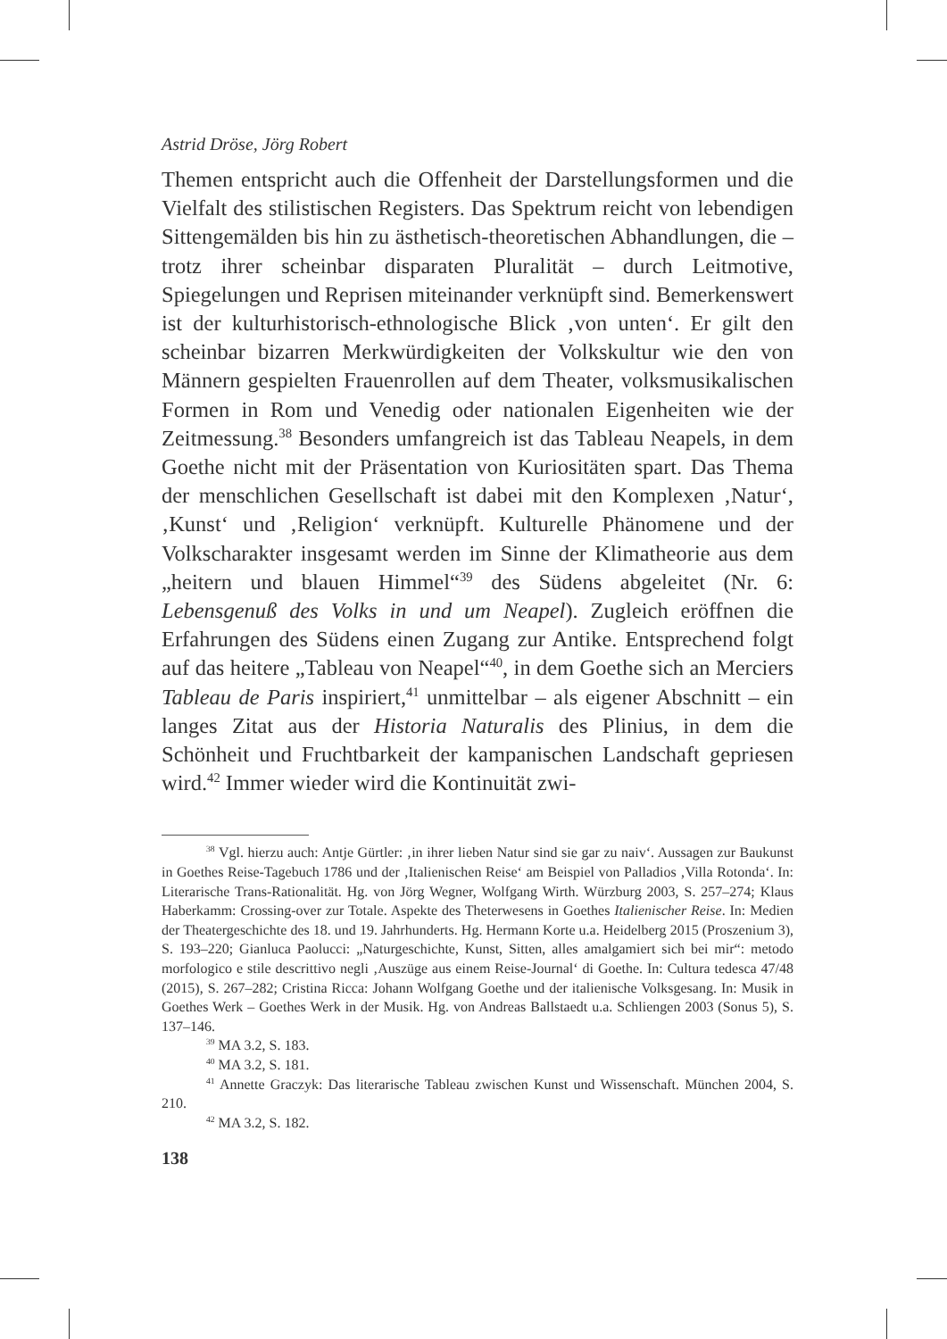Astrid Dröse, Jörg Robert
Themen entspricht auch die Offenheit der Darstellungsformen und die Vielfalt des stilistischen Registers. Das Spektrum reicht von lebendigen Sittengemälden bis hin zu ästhetisch-theoretischen Abhandlungen, die – trotz ihrer scheinbar disparaten Pluralität – durch Leitmotive, Spiegelungen und Reprisen miteinander verknüpft sind. Bemerkenswert ist der kulturhistorisch-ethnologische Blick ‚von unten‘. Er gilt den scheinbar bizarren Merkwürdigkeiten der Volkskultur wie den von Männern gespielten Frauenrollen auf dem Theater, volksmusikalischen Formen in Rom und Venedig oder nationalen Eigenheiten wie der Zeitmessung.<sup>38</sup> Besonders umfangreich ist das Tableau Neapels, in dem Goethe nicht mit der Präsentation von Kuriositäten spart. Das Thema der menschlichen Gesellschaft ist dabei mit den Komplexen ‚Natur‘, ‚Kunst‘ und ‚Religion‘ verknüpft. Kulturelle Phänomene und der Volkscharakter insgesamt werden im Sinne der Klimatheorie aus dem „heitern und blauen Himmel“<sup>39</sup> des Südens abgeleitet (Nr. 6: Lebensgenuß des Volks in und um Neapel). Zugleich eröffnen die Erfahrungen des Südens einen Zugang zur Antike. Entsprechend folgt auf das heitere „Tableau von Neapel“<sup>40</sup>, in dem Goethe sich an Merciers Tableau de Paris inspiriert,<sup>41</sup> unmittelbar – als eigener Abschnitt – ein langes Zitat aus der Historia Naturalis des Plinius, in dem die Schönheit und Fruchtbarkeit der kampanischen Landschaft gepriesen wird.<sup>42</sup> Immer wieder wird die Kontinuität zwi-
<sup>38</sup> Vgl. hierzu auch: Antje Gürtler: ‚in ihrer lieben Natur sind sie gar zu naiv‘. Aussagen zur Baukunst in Goethes Reise-Tagebuch 1786 und der ‚Italienischen Reise‘ am Beispiel von Palladios ‚Villa Rotonda‘. In: Literarische Trans-Rationalität. Hg. von Jörg Wegner, Wolfgang Wirth. Würzburg 2003, S. 257–274; Klaus Haberkamm: Crossing-over zur Totale. Aspekte des Theterwesens in Goethes Italienischer Reise. In: Medien der Theatergeschichte des 18. und 19. Jahrhunderts. Hg. Hermann Korte u.a. Heidelberg 2015 (Proszenium 3), S. 193–220; Gianluca Paolucci: „Naturgeschichte, Kunst, Sitten, alles amalgamiert sich bei mir“: metodo morfologico e stile descrittivo negli ‚Auszüge aus einem Reise-Journal‘ di Goethe. In: Cultura tedesca 47/48 (2015), S. 267–282; Cristina Ricca: Johann Wolfgang Goethe und der italienische Volksgesang. In: Musik in Goethes Werk – Goethes Werk in der Musik. Hg. von Andreas Ballstaedt u.a. Schliengen 2003 (Sonus 5), S. 137–146.
<sup>39</sup> MA 3.2, S. 183.
<sup>40</sup> MA 3.2, S. 181.
<sup>41</sup> Annette Graczyk: Das literarische Tableau zwischen Kunst und Wissenschaft. München 2004, S. 210.
<sup>42</sup> MA 3.2, S. 182.
138